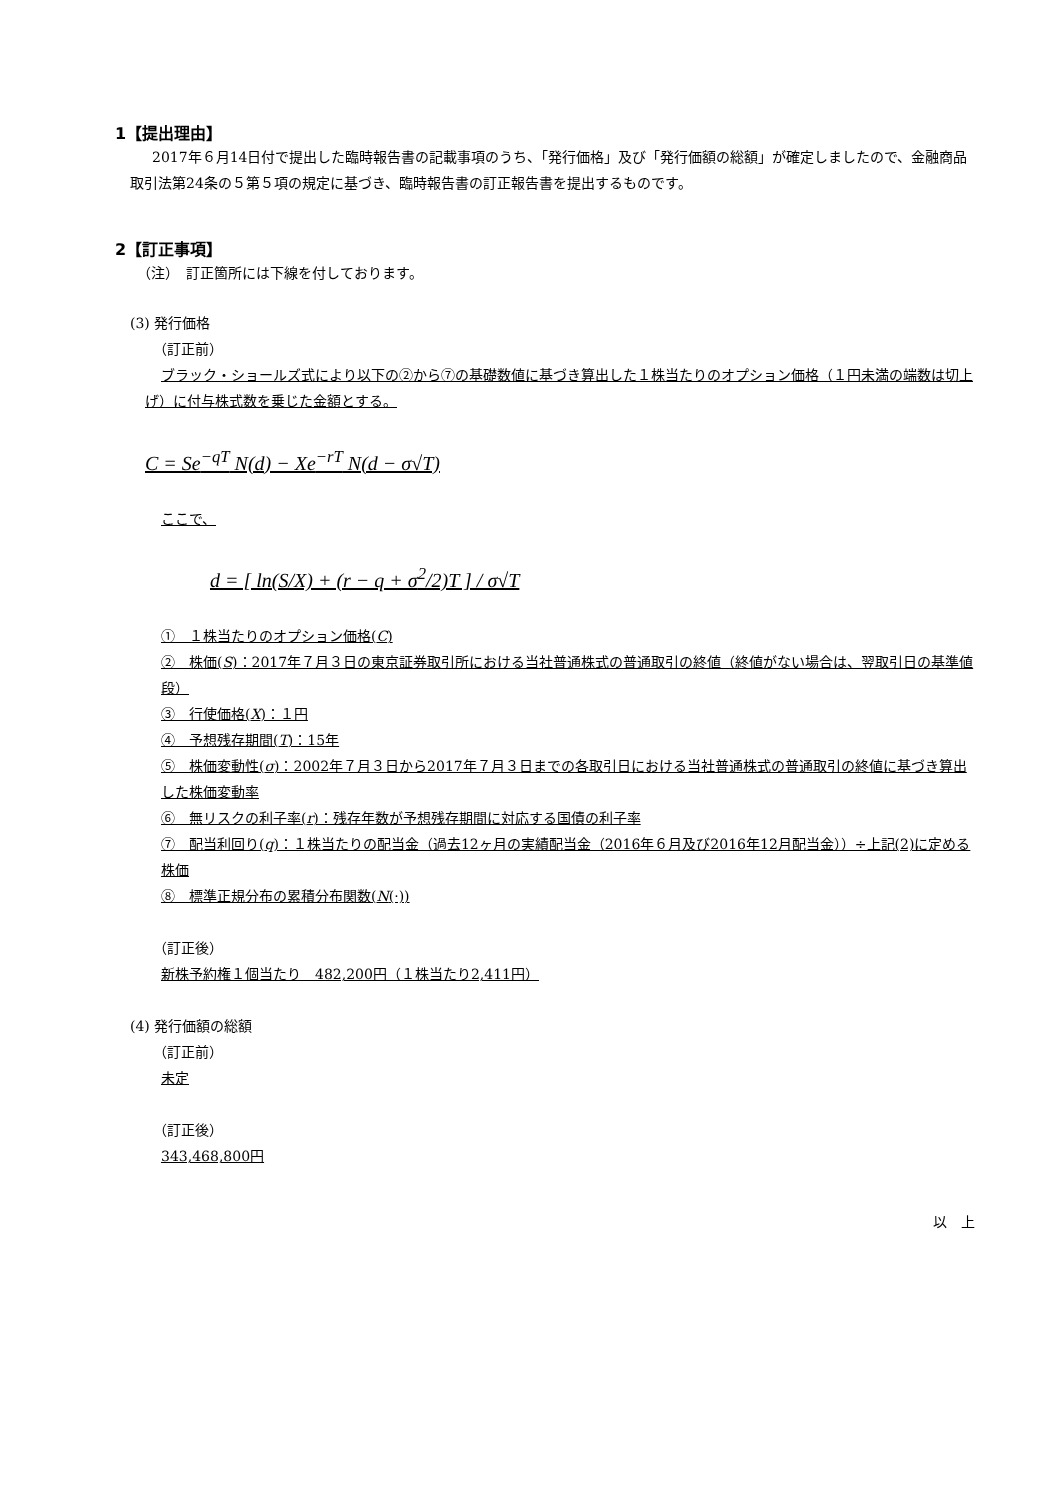1【提出理由】
2017年６月14日付で提出した臨時報告書の記載事項のうち、「発行価格」及び「発行価額の総額」が確定しましたので、金融商品取引法第24条の５第５項の規定に基づき、臨時報告書の訂正報告書を提出するものです。
2【訂正事項】
（注）　訂正箇所には下線を付しております。
(3) 発行価格
（訂正前）
ブラック・ショールズ式により以下の②から⑦の基礎数値に基づき算出した１株当たりのオプション価格（１円未満の端数は切上げ）に付与株式数を乗じた金額とする。
C = Se<sup>−qT</sup> N(d) − Xe<sup>−rT</sup> N(d − σ√T)
ここで、
d = [ ln(S/X) + (r − q + σ<sup>2</sup>/2)T ] / σ√T
①　１株当たりのオプション価格(C)
②　株価(S)：2017年７月３日の東京証券取引所における当社普通株式の普通取引の終値（終値がない場合は、翌取引日の基準値段）
③　行使価格(X)：１円
④　予想残存期間(T)：15年
⑤　株価変動性(σ)：2002年７月３日から2017年７月３日までの各取引日における当社普通株式の普通取引の終値に基づき算出した株価変動率
⑥　無リスクの利子率(r)：残存年数が予想残存期間に対応する国債の利子率
⑦　配当利回り(q)：１株当たりの配当金（過去12ヶ月の実績配当金（2016年６月及び2016年12月配当金））÷上記(2)に定める株価
⑧　標準正規分布の累積分布関数(N(·))
（訂正後）
新株予約権１個当たり　482,200円（１株当たり2,411円）
(4) 発行価額の総額
（訂正前）
未定
（訂正後）
343,468,800円
以　上